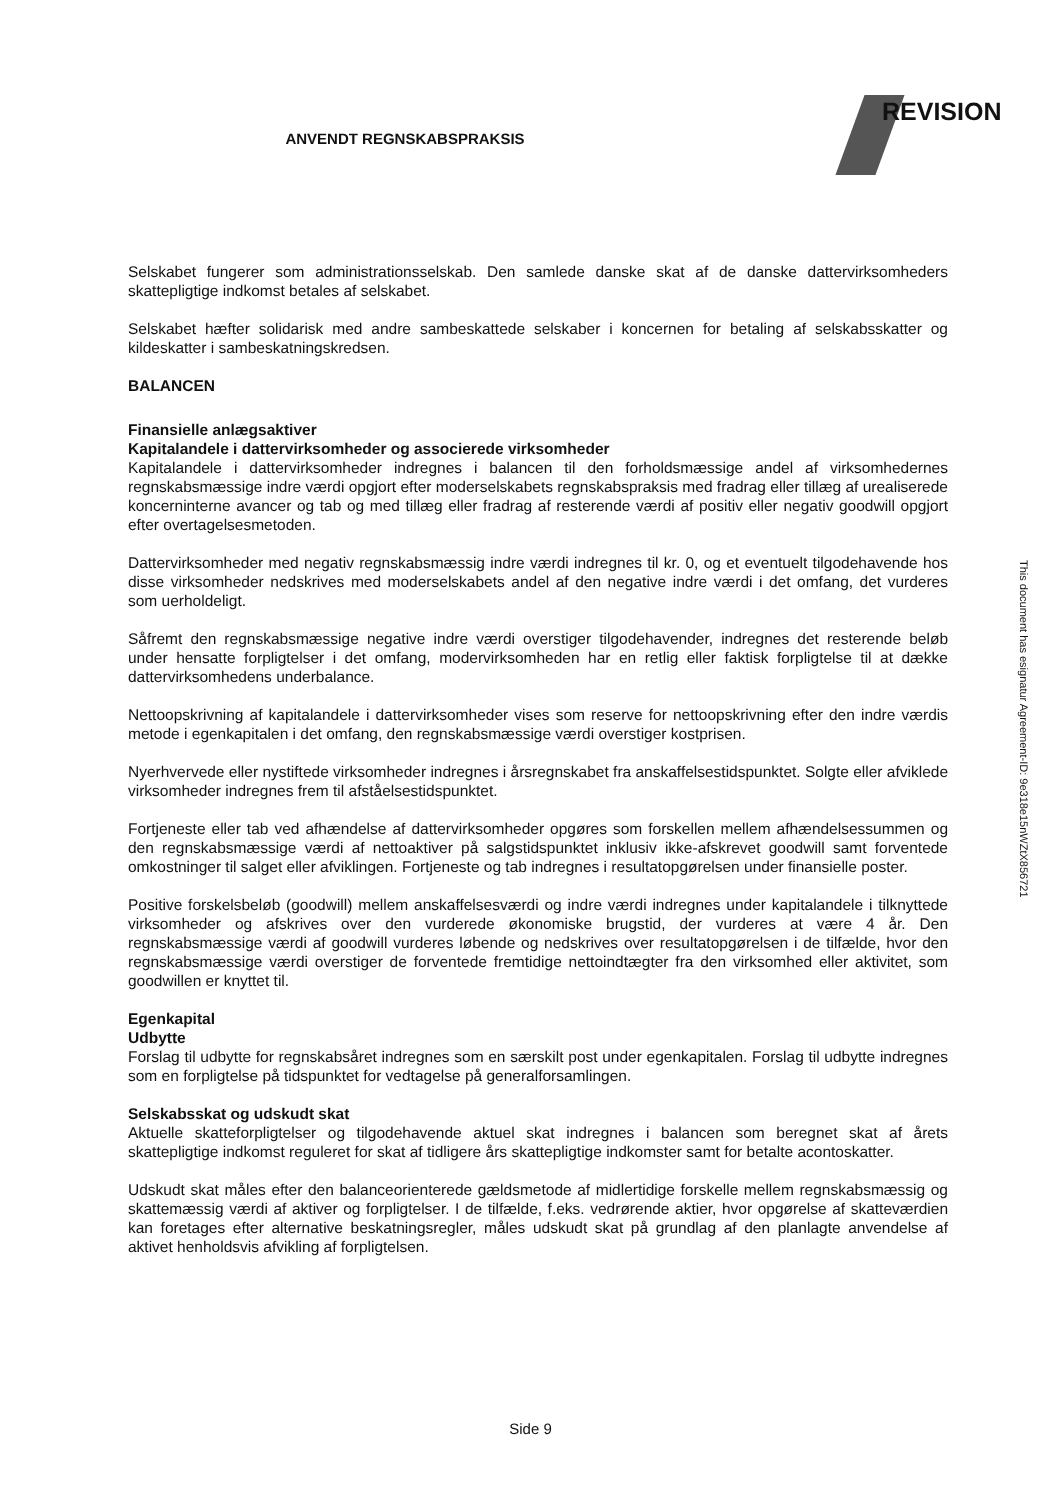ANVENDT REGNSKABSPRAKSIS
REVISION
Selskabet fungerer som administrationsselskab. Den samlede danske skat af de danske dattervirksomheders skattepligtige indkomst betales af selskabet.
Selskabet hæfter solidarisk med andre sambeskattede selskaber i koncernen for betaling af selskabsskatter og kildeskatter i sambeskatningskredsen.
BALANCEN
Finansielle anlægsaktiver
Kapitalandele i dattervirksomheder og associerede virksomheder
Kapitalandele i dattervirksomheder indregnes i balancen til den forholdsmæssige andel af virksomhedernes regnskabsmæssige indre værdi opgjort efter moderselskabets regnskabspraksis med fradrag eller tillæg af urealiserede koncerninterne avancer og tab og med tillæg eller fradrag af resterende værdi af positiv eller negativ goodwill opgjort efter overtagelsesmetoden.
Dattervirksomheder med negativ regnskabsmæssig indre værdi indregnes til kr. 0, og et eventuelt tilgodehavende hos disse virksomheder nedskrives med moderselskabets andel af den negative indre værdi i det omfang, det vurderes som uerholdeligt.
Såfremt den regnskabsmæssige negative indre værdi overstiger tilgodehavender, indregnes det resterende beløb under hensatte forpligtelser i det omfang, modervirksomheden har en retlig eller faktisk forpligtelse til at dække dattervirksomhedens underbalance.
Nettoopskrivning af kapitalandele i dattervirksomheder vises som reserve for nettoopskrivning efter den indre værdis metode i egenkapitalen i det omfang, den regnskabsmæssige værdi overstiger kostprisen.
Nyerhvervede eller nystiftede virksomheder indregnes i årsregnskabet fra anskaffelsestidspunktet. Solgte eller afviklede virksomheder indregnes frem til afståelsestidspunktet.
Fortjeneste eller tab ved afhændelse af dattervirksomheder opgøres som forskellen mellem afhændelsessummen og den regnskabsmæssige værdi af nettoaktiver på salgstidspunktet inklusiv ikke-afskrevet goodwill samt forventede omkostninger til salget eller afviklingen. Fortjeneste og tab indregnes i resultatopgørelsen under finansielle poster.
Positive forskelsbeløb (goodwill) mellem anskaffelsesværdi og indre værdi indregnes under kapitalandele i tilknyttede virksomheder og afskrives over den vurderede økonomiske brugstid, der vurderes at være 4 år. Den regnskabsmæssige værdi af goodwill vurderes løbende og nedskrives over resultatopgørelsen i de tilfælde, hvor den regnskabsmæssige værdi overstiger de forventede fremtidige nettoindtægter fra den virksomhed eller aktivitet, som goodwillen er knyttet til.
Egenkapital
Udbytte
Forslag til udbytte for regnskabsåret indregnes som en særskilt post under egenkapitalen. Forslag til udbytte indregnes som en forpligtelse på tidspunktet for vedtagelse på generalforsamlingen.
Selskabsskat og udskudt skat
Aktuelle skatteforpligtelser og tilgodehavende aktuel skat indregnes i balancen som beregnet skat af årets skattepligtige indkomst reguleret for skat af tidligere års skattepligtige indkomster samt for betalte acontoskatter.
Udskudt skat måles efter den balanceorienterede gældsmetode af midlertidige forskelle mellem regnskabsmæssig og skattemæssig værdi af aktiver og forpligtelser. I de tilfælde, f.eks. vedrørende aktier, hvor opgørelse af skatteværdien kan foretages efter alternative beskatningsregler, måles udskudt skat på grundlag af den planlagte anvendelse af aktivet henholdsvis afvikling af forpligtelsen.
This document has esignatur Agreement-ID: 9e318e15nWZtX856721
Side 9